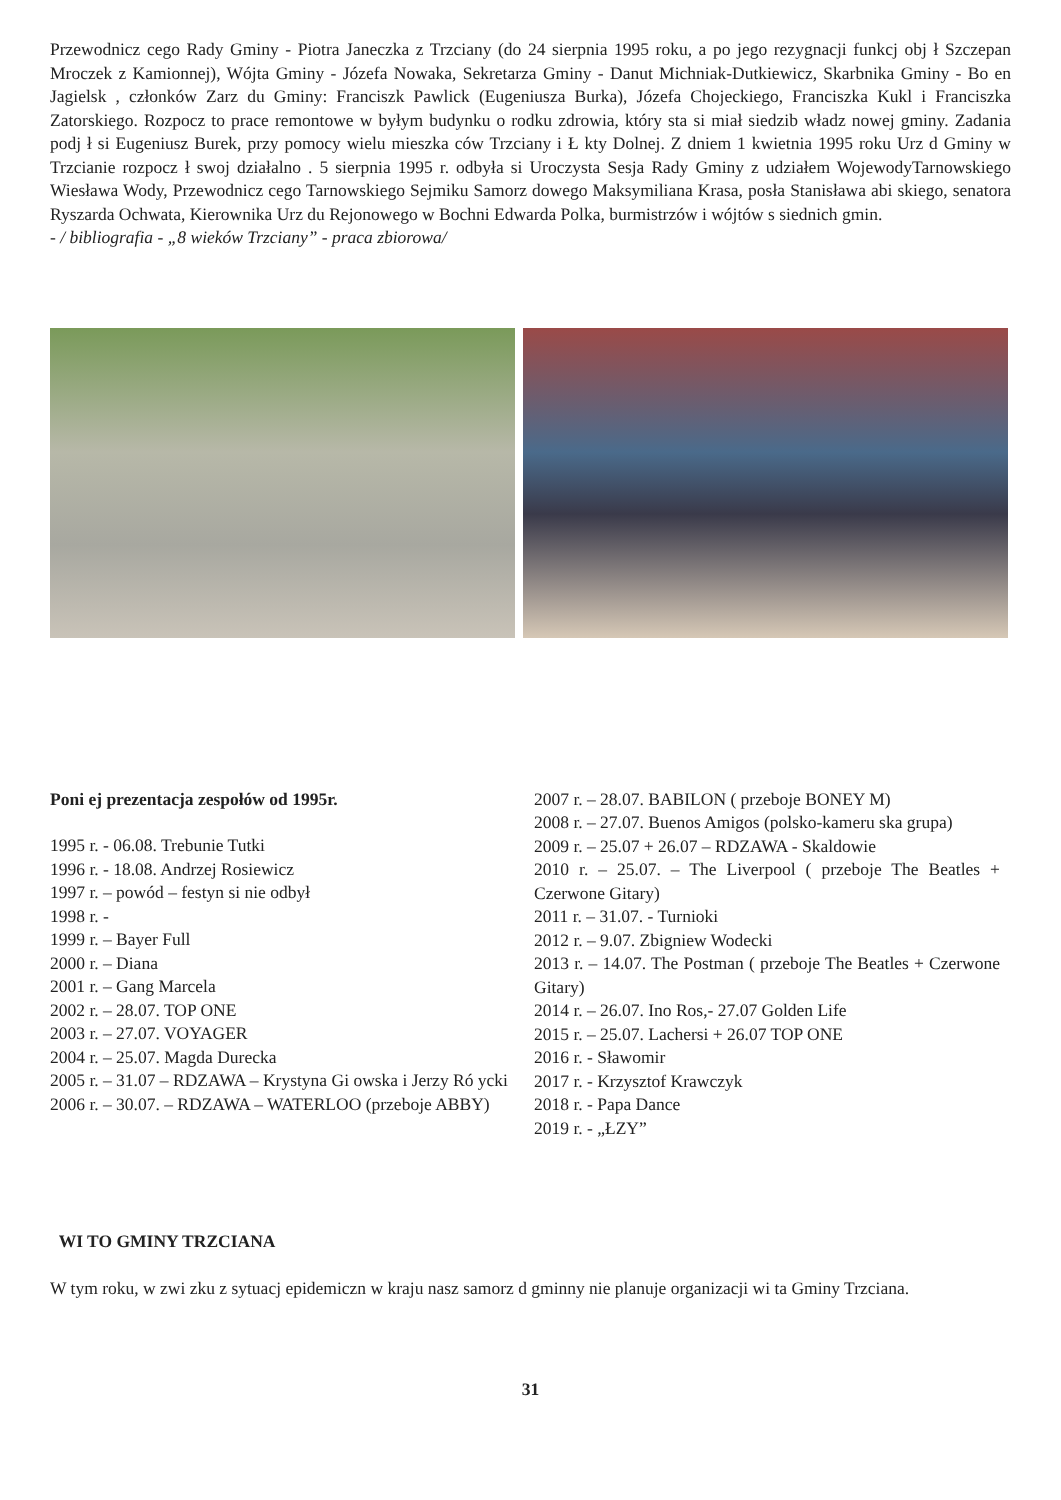Przewodnicz cego Rady Gminy - Piotra Janeczka z Trzciany (do 24 sierpnia 1995 roku, a po jego rezygnacji funkcj obj ł Szczepan Mroczek z Kamionnej), Wójta Gminy - Józefa Nowaka, Sekretarza Gminy - Danut Michniak-Dutkiewicz, Skarbnika Gminy - Bo en Jagielsk , członków Zarz du Gminy: Franciszk Pawlick (Eugeniusza Burka), Józefa Chojeckiego, Franciszka Kukl i Franciszka Zatorskiego. Rozpocz to prace remontowe w byłym budynku o rodku zdrowia, który sta si miał siedzib władz nowej gminy. Zadania podj ł si Eugeniusz Burek, przy pomocy wielu mieszka ców Trzciany i Ł kty Dolnej. Z dniem 1 kwietnia 1995 roku Urz d Gminy w Trzcianie rozpocz ł swoj działalno . 5 sierpnia 1995 r. odbyła si Uroczysta Sesja Rady Gminy z udziałem WojewodyTarnowskiego Wiesława Wody, Przewodnicz cego Tarnowskiego Sejmiku Samorz dowego Maksymiliana Krasa, posła Stanisława abi skiego, senatora Ryszarda Ochwata, Kierownika Urz du Rejonowego w Bochni Edwarda Polka, burmistrzów i wójtów s siednich gmin.
- / bibliografia - „8 wieków Trzciany” - praca zbiorowa/
Poni ej prezentacja zespołów od 1995r.
1995 r. - 06.08. Trebunie Tutki
1996 r. - 18.08. Andrzej Rosiewicz
1997 r. – powód – festyn si nie odbył
1998 r. -
1999 r. – Bayer Full
2000 r. – Diana
2001 r. – Gang Marcela
2002 r. – 28.07. TOP ONE
2003 r. – 27.07. VOYAGER
2004 r. – 25.07. Magda Durecka
2005 r. – 31.07 – RDZAWA – Krystyna Gi owska i Jerzy Ró ycki
2006 r. – 30.07. – RDZAWA – WATERLOO (przeboje ABBY)
2007 r. – 28.07. BABILON ( przeboje BONEY M)
2008 r. – 27.07. Buenos Amigos (polsko-kameru ska grupa)
2009 r. – 25.07 + 26.07 – RDZAWA - Skaldowie
2010 r. – 25.07. – The Liverpool ( przeboje The Beatles + Czerwone Gitary)
2011 r. – 31.07. - Turnioki
2012 r. – 9.07. Zbigniew Wodecki
2013 r. – 14.07. The Postman ( przeboje The Beatles + Czerwone Gitary)
2014 r. – 26.07. Ino Ros,- 27.07 Golden Life
2015 r. – 25.07. Lachersi + 26.07 TOP ONE
2016 r. - Sławomir
2017 r. - Krzysztof Krawczyk
2018 r. - Papa Dance
2019 r. - „ŁZY”
WI TO GMINY TRZCIANA
W tym roku, w zwi zku z sytuacj epidemiczn w kraju nasz samorz d gminny nie planuje organizacji wi ta Gminy Trzciana.
31